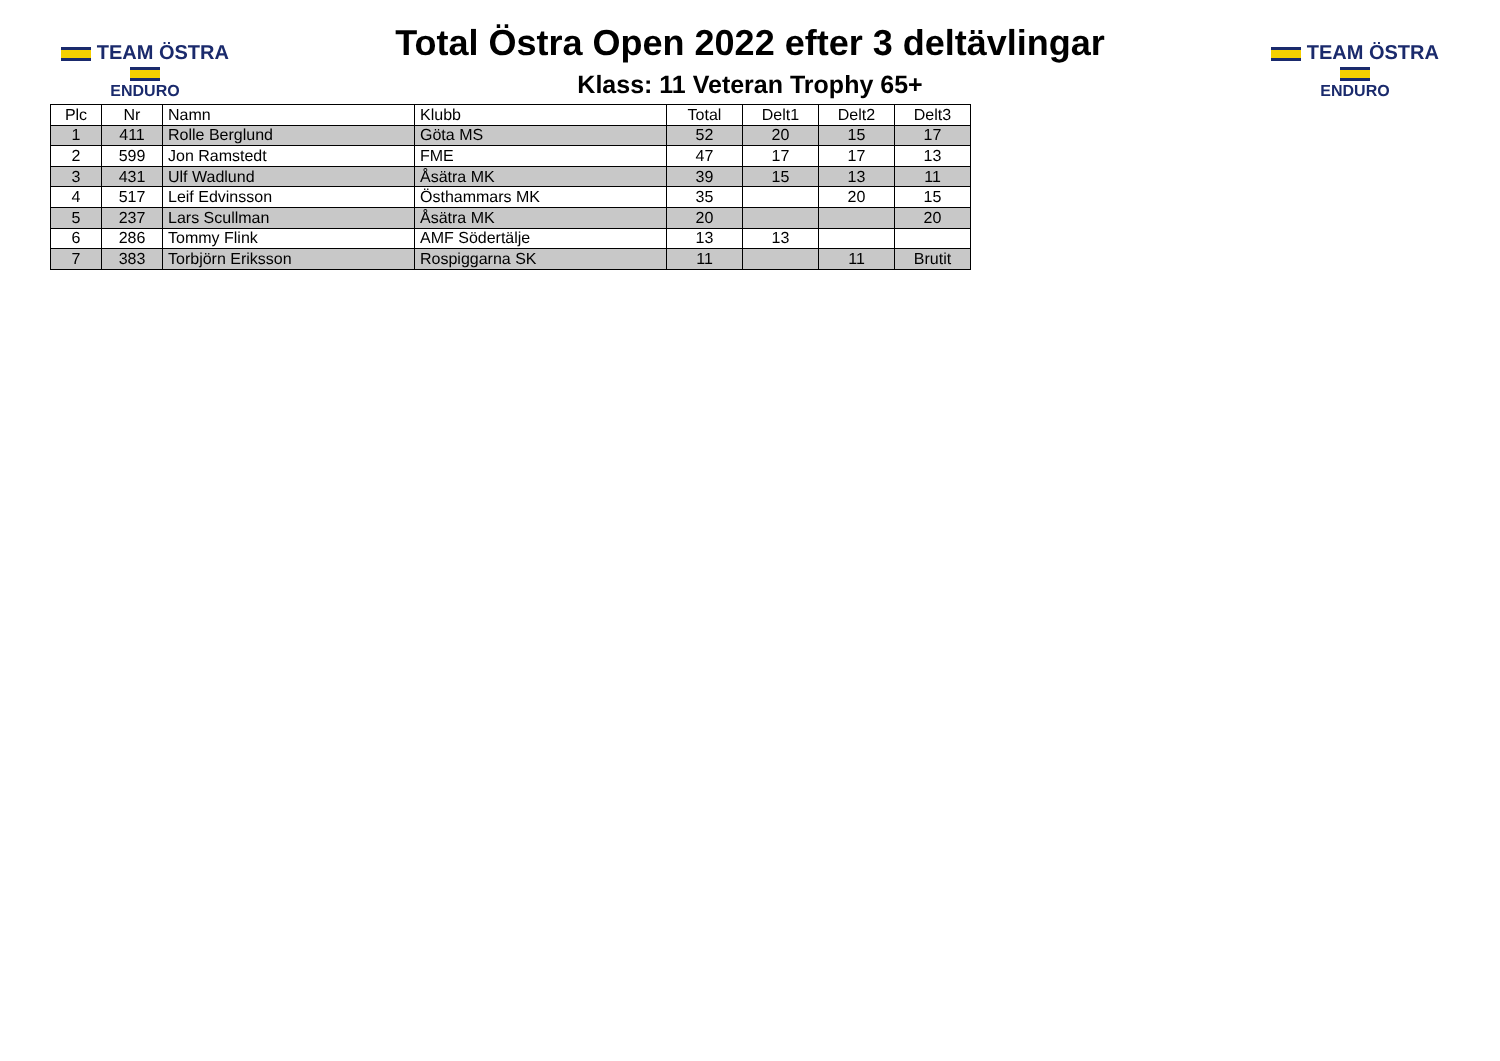TEAM ÖSTRA
ENDURO
Total Östra Open 2022 efter 3 deltävlingar
Klass: 11 Veteran Trophy 65+
TEAM ÖSTRA
ENDURO
| Plc | Nr | Namn | Klubb | Total | Delt1 | Delt2 | Delt3 |
| --- | --- | --- | --- | --- | --- | --- | --- |
| 1 | 411 | Rolle Berglund | Göta MS | 52 | 20 | 15 | 17 |
| 2 | 599 | Jon Ramstedt | FME | 47 | 17 | 17 | 13 |
| 3 | 431 | Ulf Wadlund | Åsätra MK | 39 | 15 | 13 | 11 |
| 4 | 517 | Leif Edvinsson | Östhammars MK | 35 | | 20 | 15 |
| 5 | 237 | Lars Scullman | Åsätra MK | 20 | | | 20 |
| 6 | 286 | Tommy Flink | AMF Södertälje | 13 | 13 | | |
| 7 | 383 | Torbjörn Eriksson | Rospiggarna SK | 11 | | 11 | Brutit |